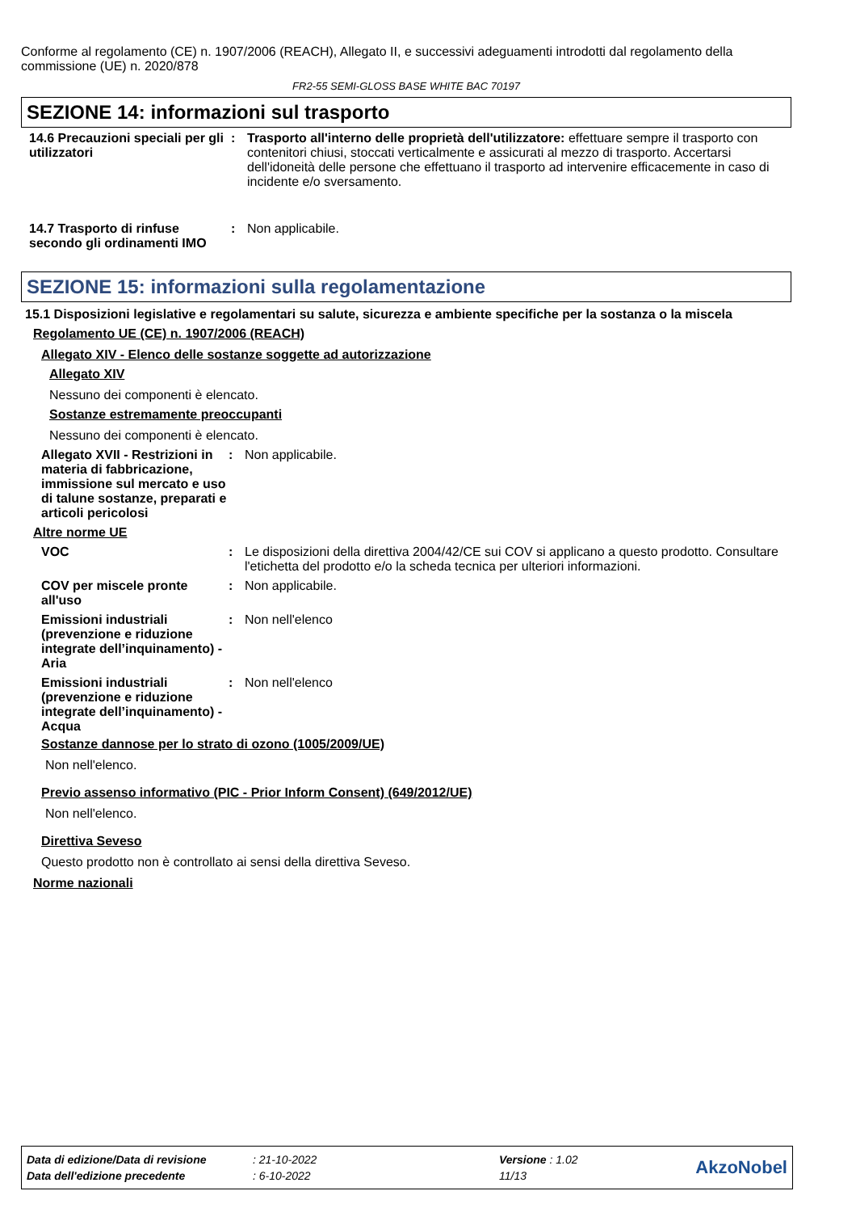Conforme al regolamento (CE) n. 1907/2006 (REACH), Allegato II, e successivi adeguamenti introdotti dal regolamento della commissione (UE) n. 2020/878
FR2-55 SEMI-GLOSS BASE WHITE BAC 70197
SEZIONE 14: informazioni sul trasporto
14.6 Precauzioni speciali per gli utilizzatori
: Trasporto all'interno delle proprietà dell'utilizzatore: effettuare sempre il trasporto con contenitori chiusi, stoccati verticalmente e assicurati al mezzo di trasporto. Accertarsi dell'idoneità delle persone che effettuano il trasporto ad intervenire efficacemente in caso di incidente e/o sversamento.
14.7 Trasporto di rinfuse secondo gli ordinamenti IMO
: Non applicabile.
SEZIONE 15: informazioni sulla regolamentazione
15.1 Disposizioni legislative e regolamentari su salute, sicurezza e ambiente specifiche per la sostanza o la miscela
Regolamento UE (CE) n. 1907/2006 (REACH)
Allegato XIV - Elenco delle sostanze soggette ad autorizzazione
Allegato XIV
Nessuno dei componenti è elencato.
Sostanze estremamente preoccupanti
Nessuno dei componenti è elencato.
Allegato XVII - Restrizioni in materia di fabbricazione, immissione sul mercato e uso di talune sostanze, preparati e articoli pericolosi
: Non applicabile.
Altre norme UE
VOC : Le disposizioni della direttiva 2004/42/CE sui COV si applicano a questo prodotto. Consultare l'etichetta del prodotto e/o la scheda tecnica per ulteriori informazioni.
COV per miscele pronte all'uso
: Non applicabile.
Emissioni industriali (prevenzione e riduzione integrate dell’inquinamento) - Aria
: Non nell'elenco
Emissioni industriali (prevenzione e riduzione integrate dell’inquinamento) - Acqua
: Non nell'elenco
Sostanze dannose per lo strato di ozono (1005/2009/UE)
Non nell'elenco.
Previo assenso informativo (PIC - Prior Inform Consent) (649/2012/UE)
Non nell'elenco.
Direttiva Seveso
Questo prodotto non è controllato ai sensi della direttiva Seveso.
Norme nazionali
| Data di edizione/Data di revisione | : 21-10-2022 | Versione : 1.02 | AkzoNobel |
| Data dell'edizione precedente | : 6-10-2022 | 11/13 | |